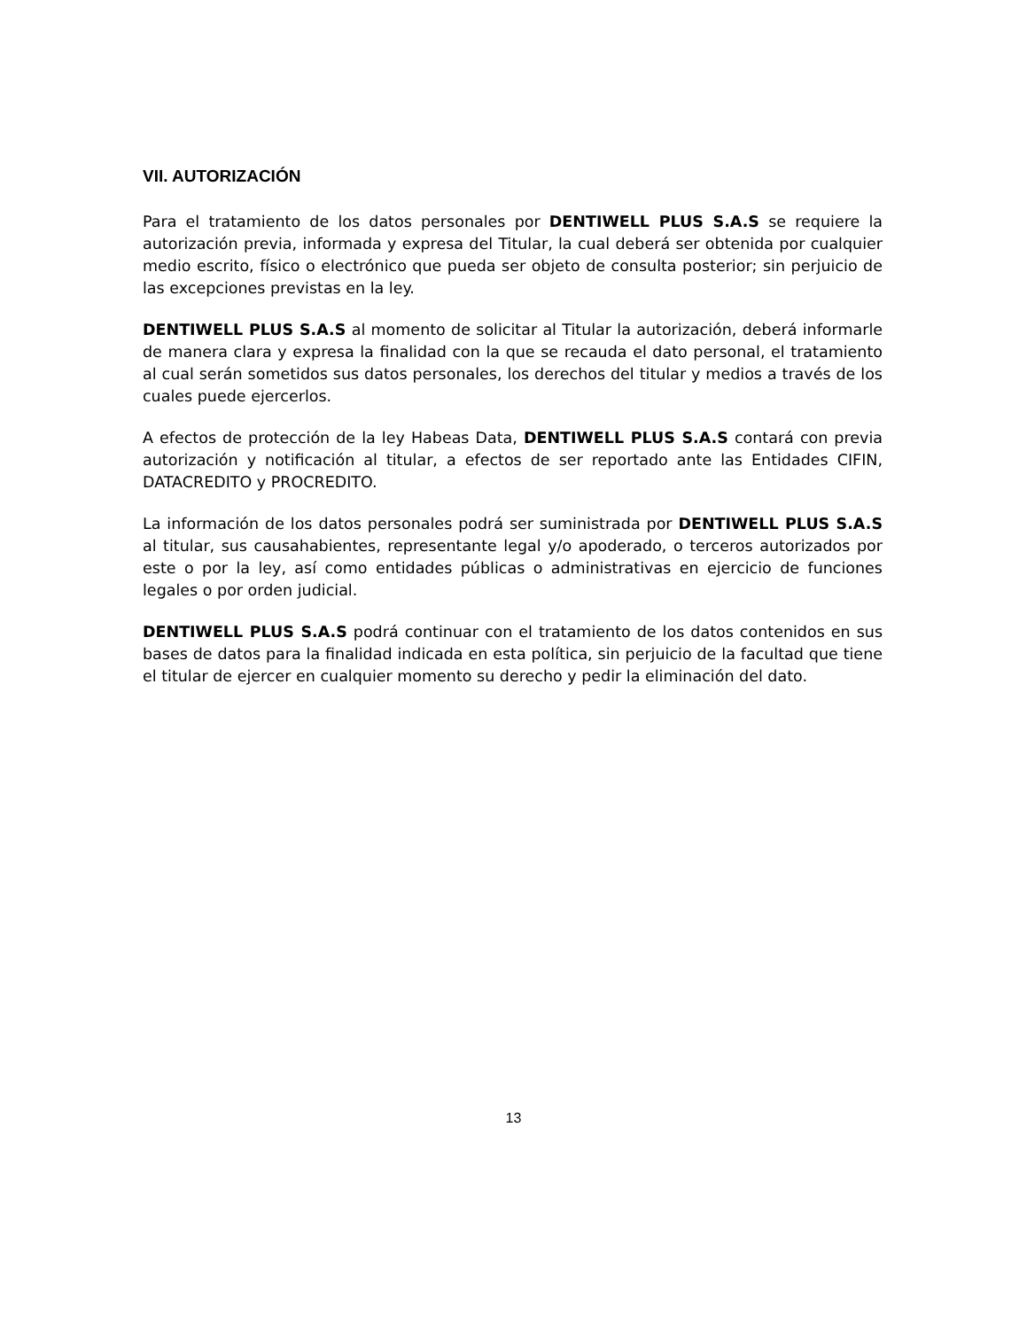VII. AUTORIZACIÓN
Para el tratamiento de los datos personales por DENTIWELL PLUS S.A.S se requiere la autorización previa, informada y expresa del Titular, la cual deberá ser obtenida por cualquier medio escrito, físico o electrónico que pueda ser objeto de consulta posterior; sin perjuicio de las excepciones previstas en la ley.
DENTIWELL PLUS S.A.S al momento de solicitar al Titular la autorización, deberá informarle de manera clara y expresa la finalidad con la que se recauda el dato personal, el tratamiento al cual serán sometidos sus datos personales, los derechos del titular y medios a través de los cuales puede ejercerlos.
A efectos de protección de la ley Habeas Data, DENTIWELL PLUS S.A.S contará con previa autorización y notificación al titular, a efectos de ser reportado ante las Entidades CIFIN, DATACREDITO y PROCREDITO.
La información de los datos personales podrá ser suministrada por DENTIWELL PLUS S.A.S al titular, sus causahabientes, representante legal y/o apoderado, o terceros autorizados por este o por la ley, así como entidades públicas o administrativas en ejercicio de funciones legales o por orden judicial.
DENTIWELL PLUS S.A.S podrá continuar con el tratamiento de los datos contenidos en sus bases de datos para la finalidad indicada en esta política, sin perjuicio de la facultad que tiene el titular de ejercer en cualquier momento su derecho y pedir la eliminación del dato.
13